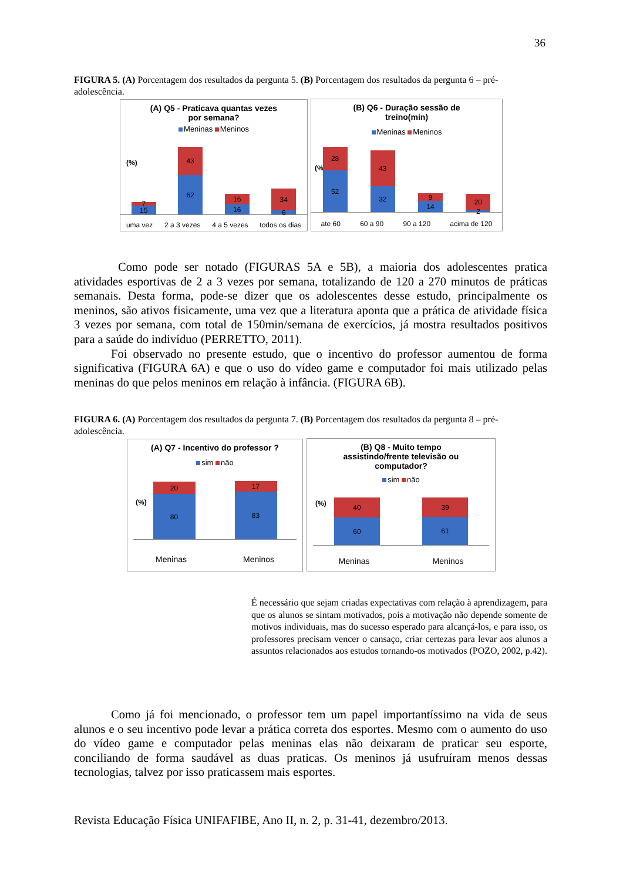36
FIGURA 5. (A) Porcentagem dos resultados da pergunta 5. (B) Porcentagem dos resultados da pergunta 6 – pré-adolescência.
(A) Q5 - Praticava quantas vezes
por semana?
Meninas Meninos
(%)
7
15
43
62
16
16
34
6
uma vez 2 a 3 vezes 4 a 5 vezes todos os dias
(B) Q6 - Duração sessão de
treino(min)
Meninas Meninos
(%)
28
52
43
32
9
14
20
2
ate 60 60 a 90 90 a 120 acima de 120
Como pode ser notado (FIGURAS 5A e 5B), a maioria dos adolescentes pratica atividades esportivas de 2 a 3 vezes por semana, totalizando de 120 a 270 minutos de práticas semanais. Desta forma, pode-se dizer que os adolescentes desse estudo, principalmente os meninos, são ativos fisicamente, uma vez que a literatura aponta que a prática de atividade física 3 vezes por semana, com total de 150min/semana de exercícios, já mostra resultados positivos para a saúde do indivíduo (PERRETTO, 2011).
Foi observado no presente estudo, que o incentivo do professor aumentou de forma significativa (FIGURA 6A) e que o uso do vídeo game e computador foi mais utilizado pelas meninas do que pelos meninos em relação à infância. (FIGURA 6B).
FIGURA 6. (A) Porcentagem dos resultados da pergunta 7. (B) Porcentagem dos resultados da pergunta 8 – pré-adolescência.
(A) Q7 - Incentivo do professor ?
sim não
(%)
20
80
17
83
Meninas Meninos
(B) Q8 - Muito tempo
assistindo/frente televisão ou
computador?
sim não
(%)
40
60
39
61
Meninas Meninos
É necessário que sejam criadas expectativas com relação à aprendizagem, para que os alunos se sintam motivados, pois a motivação não depende somente de motivos individuais, mas do sucesso esperado para alcançá-los, e para isso, os professores precisam vencer o cansaço, criar certezas para levar aos alunos a assuntos relacionados aos estudos tornando-os motivados (POZO, 2002, p.42).
Como já foi mencionado, o professor tem um papel importantíssimo na vida de seus alunos e o seu incentivo pode levar a prática correta dos esportes. Mesmo com o aumento do uso do vídeo game e computador pelas meninas elas não deixaram de praticar seu esporte, conciliando de forma saudável as duas praticas. Os meninos já usufruíram menos dessas tecnologias, talvez por isso praticassem mais esportes.
Revista Educação Física UNIFAFIBE, Ano II, n. 2, p. 31-41, dezembro/2013.